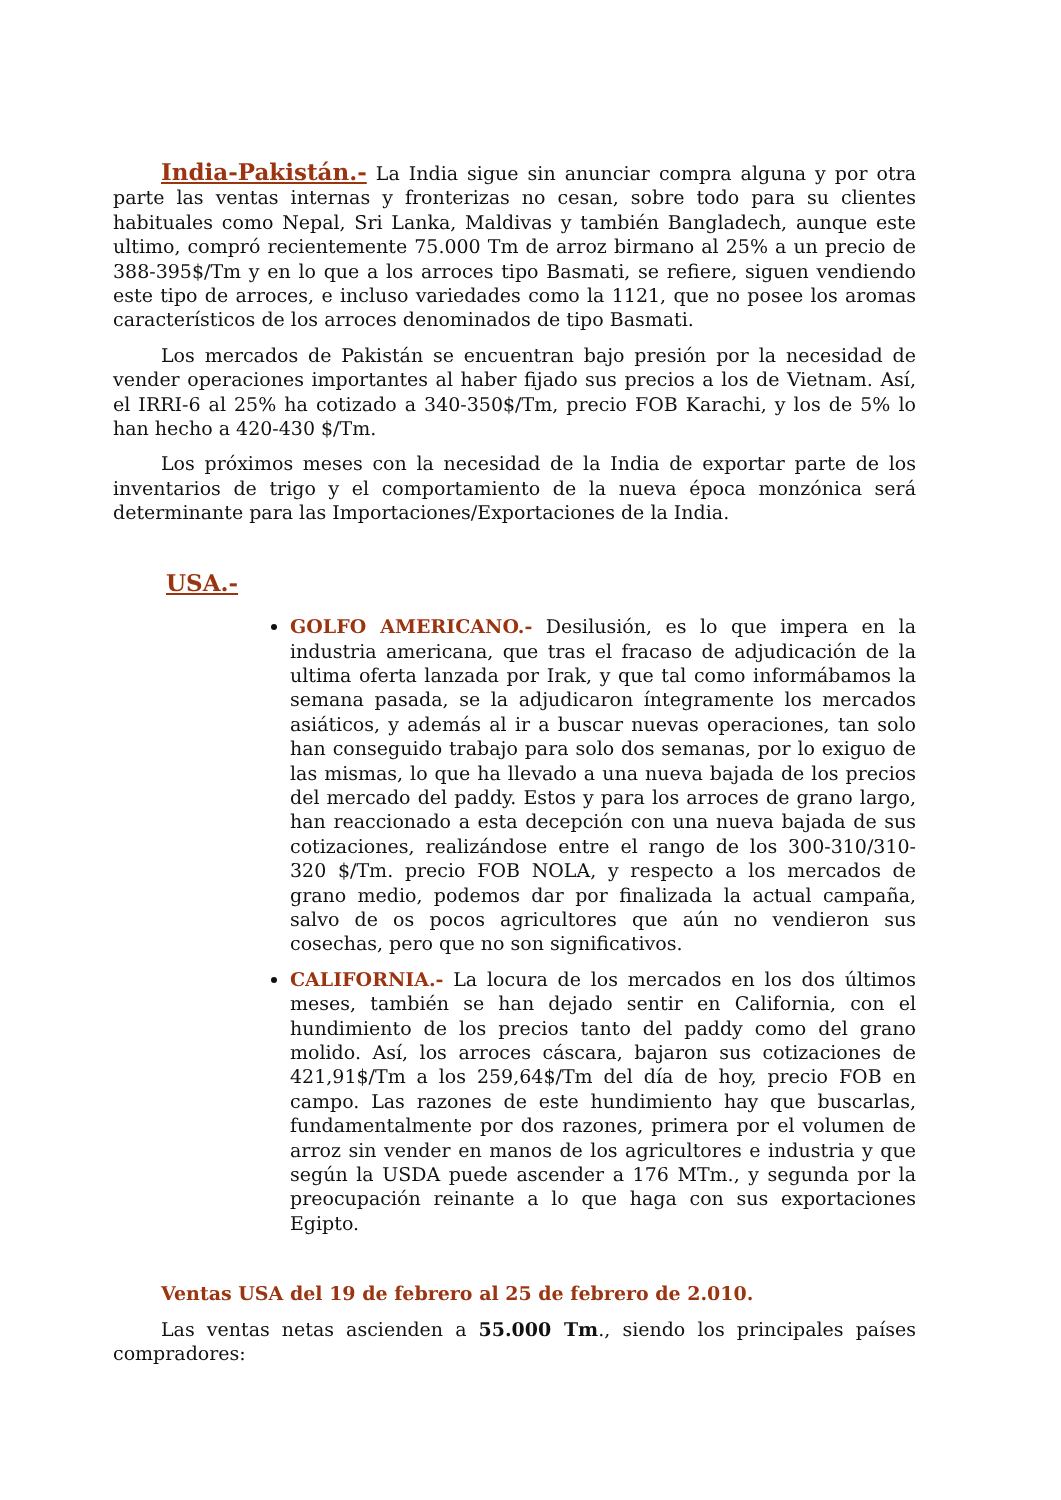India-Pakistán.- La India sigue sin anunciar compra alguna y por otra parte las ventas internas y fronterizas no cesan, sobre todo para su clientes habituales como Nepal, Sri Lanka, Maldivas y también Bangladech, aunque este ultimo, compró recientemente 75.000 Tm de arroz birmano al 25% a un precio de 388-395$/Tm y en lo que a los arroces tipo Basmati, se refiere, siguen vendiendo este tipo de arroces, e incluso variedades como la 1121, que no posee los aromas característicos de los arroces denominados de tipo Basmati.
Los mercados de Pakistán se encuentran bajo presión por la necesidad de vender operaciones importantes al haber fijado sus precios a los de Vietnam. Así, el IRRI-6 al 25% ha cotizado a 340-350$/Tm, precio FOB Karachi, y los de 5% lo han hecho a 420-430 $/Tm.
Los próximos meses con la necesidad de la India de exportar parte de los inventarios de trigo y el comportamiento de la nueva época monzónica será determinante para las Importaciones/Exportaciones de la India.
USA.-
GOLFO AMERICANO.- Desilusión, es lo que impera en la industria americana, que tras el fracaso de adjudicación de la ultima oferta lanzada por Irak, y que tal como informábamos la semana pasada, se la adjudicaron íntegramente los mercados asiáticos, y además al ir a buscar nuevas operaciones, tan solo han conseguido trabajo para solo dos semanas, por lo exiguo de las mismas, lo que ha llevado a una nueva bajada de los precios del mercado del paddy. Estos y para los arroces de grano largo, han reaccionado a esta decepción con una nueva bajada de sus cotizaciones, realizándose entre el rango de los 300-310/310-320 $/Tm. precio FOB NOLA, y respecto a los mercados de grano medio, podemos dar por finalizada la actual campaña, salvo de os pocos agricultores que aún no vendieron sus cosechas, pero que no son significativos.
CALIFORNIA.- La locura de los mercados en los dos últimos meses, también se han dejado sentir en California, con el hundimiento de los precios tanto del paddy como del grano molido. Así, los arroces cáscara, bajaron sus cotizaciones de 421,91$/Tm a los 259,64$/Tm del día de hoy, precio FOB en campo. Las razones de este hundimiento hay que buscarlas, fundamentalmente por dos razones, primera por el volumen de arroz sin vender en manos de los agricultores e industria y que según la USDA puede ascender a 176 MTm., y segunda por la preocupación reinante a lo que haga con sus exportaciones Egipto.
Ventas USA del 19 de febrero al 25 de febrero de 2.010.
Las ventas netas ascienden a 55.000 Tm., siendo los principales países compradores: